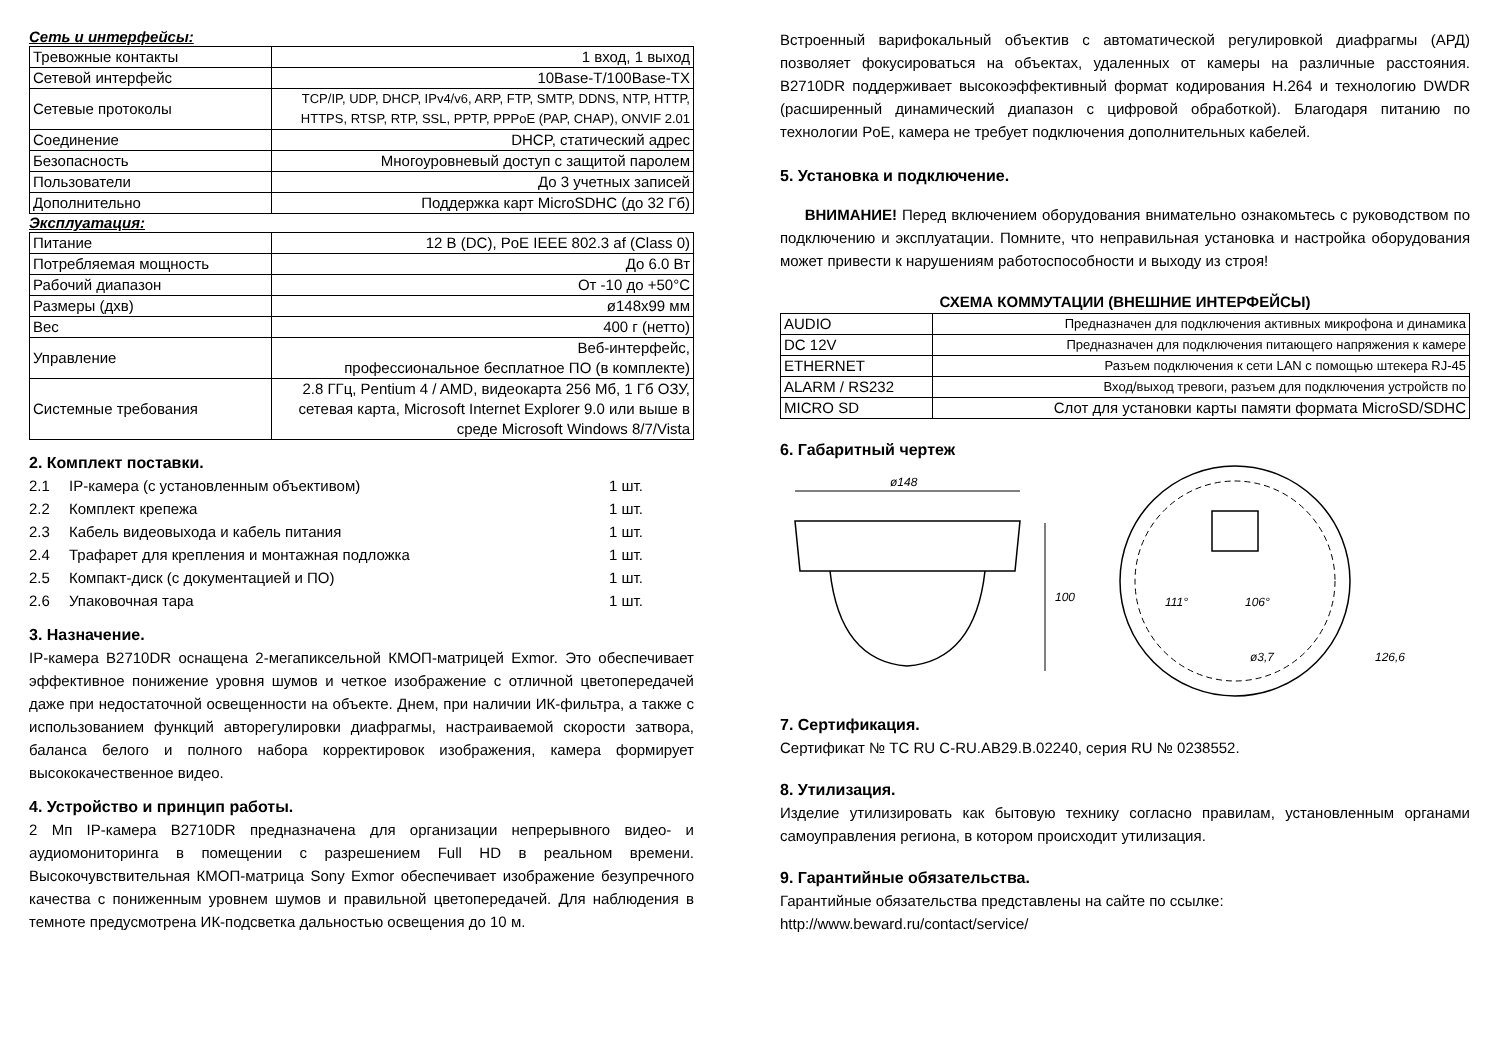Сеть и интерфейсы:
| Тревожные контакты | 1 вход, 1 выход |
| Сетевой интерфейс | 10Base-T/100Base-TX |
| Сетевые протоколы | TCP/IP, UDP, DHCP, IPv4/v6, ARP, FTP, SMTP, DDNS, NTP, HTTP, HTTPS, RTSP, RTP, SSL, PPTP, PPPoE (PAP, CHAP), ONVIF 2.01 |
| Соединение | DHCP, статический адрес |
| Безопасность | Многоуровневый доступ с защитой паролем |
| Пользователи | До 3 учетных записей |
| Дополнительно | Поддержка карт MicroSDHC (до 32 Гб) |
Эксплуатация:
| Питание | 12 В (DC), PoE IEEE 802.3 af (Class 0) |
| Потребляемая мощность | До 6.0 Вт |
| Рабочий диапазон | От -10 до +50°C |
| Размеры (дхв) | ø148x99 мм |
| Вес | 400 г (нетто) |
| Управление | Веб-интерфейс, профессиональное бесплатное ПО (в комплекте) |
| Системные требования | 2.8 ГГц, Pentium 4 / AMD, видеокарта 256 Мб, 1 Гб ОЗУ, сетевая карта, Microsoft Internet Explorer 9.0 или выше в среде Microsoft Windows 8/7/Vista |
2. Комплект поставки.
2.1 IP-камера (с установленным объективом) 1 шт.
2.2 Комплект крепежа 1 шт.
2.3 Кабель видеовыхода и кабель питания 1 шт.
2.4 Трафарет для крепления и монтажная подложка 1 шт.
2.5 Компакт-диск (с документацией и ПО) 1 шт.
2.6 Упаковочная тара 1 шт.
3. Назначение.
IP-камера B2710DR оснащена 2-мегапиксельной КМОП-матрицей Exmor. Это обеспечивает эффективное понижение уровня шумов и четкое изображение с отличной цветопередачей даже при недостаточной освещенности на объекте. Днем, при наличии ИК-фильтра, а также с использованием функций авторегулировки диафрагмы, настраиваемой скорости затвора, баланса белого и полного набора корректировок изображения, камера формирует высококачественное видео.
4. Устройство и принцип работы.
2 Мп IP-камера B2710DR предназначена для организации непрерывного видео- и аудиомониторинга в помещении с разрешением Full HD в реальном времени. Высокочувствительная КМОП-матрица Sony Exmor обеспечивает изображение безупречного качества с пониженным уровнем шумов и правильной цветопередачей. Для наблюдения в темноте предусмотрена ИК-подсветка дальностью освещения до 10 м.
Встроенный варифокальный объектив с автоматической регулировкой диафрагмы (АРД) позволяет фокусироваться на объектах, удаленных от камеры на различные расстояния. B2710DR поддерживает высокоэффективный формат кодирования H.264 и технологию DWDR (расширенный динамический диапазон с цифровой обработкой). Благодаря питанию по технологии PoE, камера не требует подключения дополнительных кабелей.
5. Установка и подключение.
ВНИМАНИЕ! Перед включением оборудования внимательно ознакомьтесь с руководством по подключению и эксплуатации. Помните, что неправильная установка и настройка оборудования может привести к нарушениям работоспособности и выходу из строя!
СХЕМА КОММУТАЦИИ (ВНЕШНИЕ ИНТЕРФЕЙСЫ)
| AUDIO | Предназначен для подключения активных микрофона и динамика |
| DC 12V | Предназначен для подключения питающего напряжения к камере |
| ETHERNET | Разъем подключения к сети LAN с помощью штекера RJ-45 |
| ALARM / RS232 | Вход/выход тревоги, разъем для подключения устройств по |
| MICRO SD | Слот для установки карты памяти формата MicroSD/SDHC |
6. Габаритный чертеж
ø148
100
111°
106°
ø3,7
126,6
7. Сертификация.
Сертификат № ТС RU C-RU.АВ29.В.02240, серия RU № 0238552.
8. Утилизация.
Изделие утилизировать как бытовую технику согласно правилам, установленным органами самоуправления региона, в котором происходит утилизация.
9. Гарантийные обязательства.
Гарантийные обязательства представлены на сайте по ссылке:
http://www.beward.ru/contact/service/